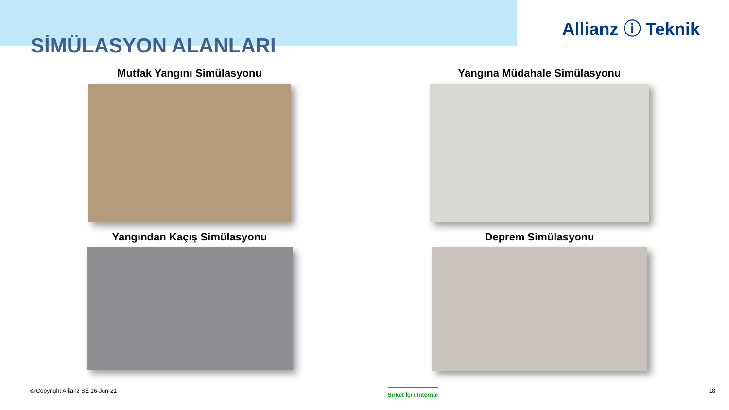SİMÜLASYON ALANLARI
Allianz ⓘ Teknik
Mutfak Yangını Simülasyonu
Yangına Müdahale Simülasyonu
Yangından Kaçış Simülasyonu
Deprem Simülasyonu
© Copyright Allianz SE 16-Jun-21 Şirket İçi / Internal 18